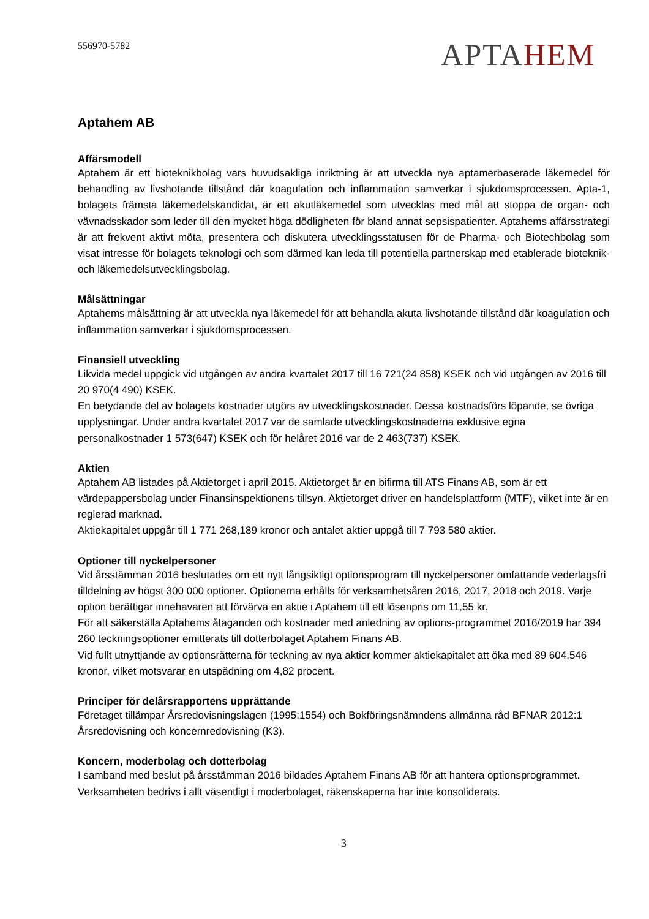556970-5782
APTAHEM
Aptahem AB
Affärsmodell
Aptahem är ett bioteknikbolag vars huvudsakliga inriktning är att utveckla nya aptamerbaserade läkemedel för behandling av livshotande tillstånd där koagulation och inflammation samverkar i sjukdomsprocessen. Apta-1, bolagets främsta läkemedelskandidat, är ett akutläkemedel som utvecklas med mål att stoppa de organ- och vävnadsskador som leder till den mycket höga dödligheten för bland annat sepsispatienter. Aptahems affärsstrategi är att frekvent aktivt möta, presentera och diskutera utvecklingsstatusen för de Pharma- och Biotechbolag som visat intresse för bolagets teknologi och som därmed kan leda till potentiella partnerskap med etablerade bioteknik- och läkemedelsutvecklingsbolag.
Målsättningar
Aptahems målsättning är att utveckla nya läkemedel för att behandla akuta livshotande tillstånd där koagulation och inflammation samverkar i sjukdomsprocessen.
Finansiell utveckling
Likvida medel uppgick vid utgången av andra kvartalet 2017 till 16 721(24 858) KSEK och vid utgången av 2016 till 20 970(4 490) KSEK.
En betydande del av bolagets kostnader utgörs av utvecklingskostnader. Dessa kostnadsförs löpande, se övriga upplysningar. Under andra kvartalet 2017 var de samlade utvecklingskostnaderna exklusive egna personalkostnader 1 573(647) KSEK och för helåret 2016 var de 2 463(737) KSEK.
Aktien
Aptahem AB listades på Aktietorget i april 2015. Aktietorget är en bifirma till ATS Finans AB, som är ett värdepappersbolag under Finansinspektionens tillsyn. Aktietorget driver en handelsplattform (MTF), vilket inte är en reglerad marknad.
Aktiekapitalet uppgår till 1 771 268,189 kronor och antalet aktier uppgå till 7 793 580 aktier.
Optioner till nyckelpersoner
Vid årsstämman 2016 beslutades om ett nytt långsiktigt optionsprogram till nyckelpersoner omfattande vederlagsfri tilldelning av högst 300 000 optioner. Optionerna erhålls för verksamhetsåren 2016, 2017, 2018 och 2019. Varje option berättigar innehavaren att förvärva en aktie i Aptahem till ett lösenpris om 11,55 kr.
För att säkerställa Aptahems åtaganden och kostnader med anledning av options-programmet 2016/2019 har 394 260 teckningsoptioner emitterats till dotterbolaget Aptahem Finans AB.
Vid fullt utnyttjande av optionsrätterna för teckning av nya aktier kommer aktiekapitalet att öka med 89 604,546 kronor, vilket motsvarar en utspädning om 4,82 procent.
Principer för delårsrapportens upprättande
Företaget tillämpar Årsredovisningslagen (1995:1554) och Bokföringsnämndens allmänna råd BFNAR 2012:1 Årsredovisning och koncernredovisning (K3).
Koncern, moderbolag och dotterbolag
I samband med beslut på årsstämman 2016 bildades Aptahem Finans AB för att hantera optionsprogrammet. Verksamheten bedrivs i allt väsentligt i moderbolaget, räkenskaperna har inte konsoliderats.
3